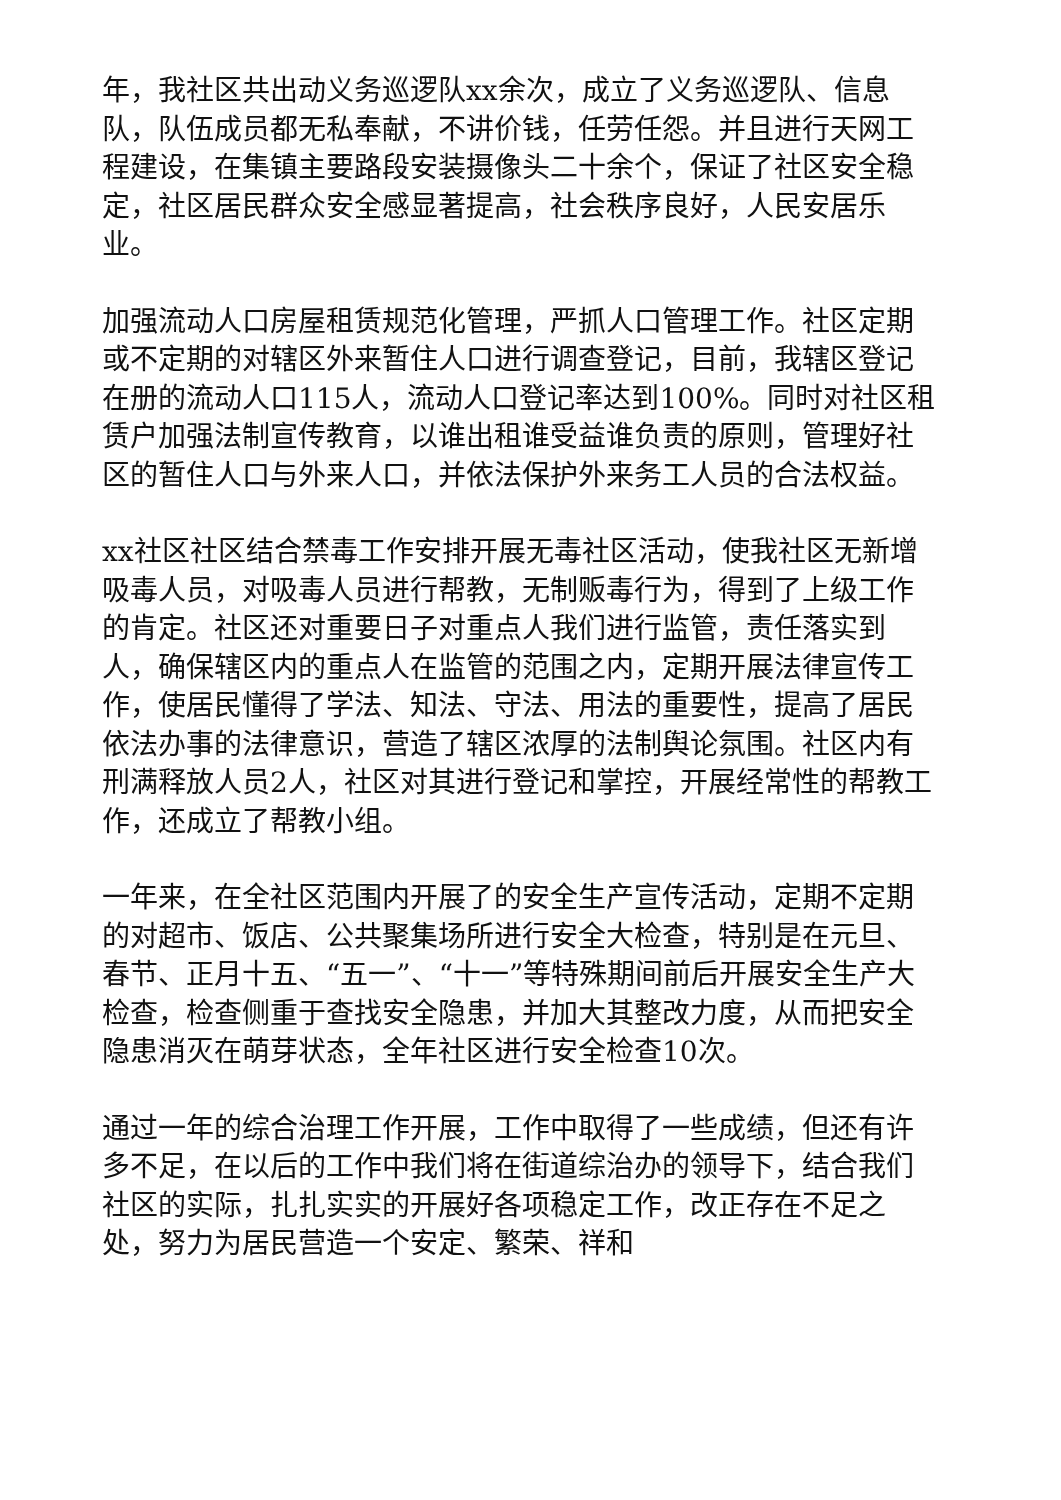年，我社区共出动义务巡逻队xx余次，成立了义务巡逻队、信息队，队伍成员都无私奉献，不讲价钱，任劳任怨。并且进行天网工程建设，在集镇主要路段安装摄像头二十余个，保证了社区安全稳定，社区居民群众安全感显著提高，社会秩序良好，人民安居乐业。
加强流动人口房屋租赁规范化管理，严抓人口管理工作。社区定期或不定期的对辖区外来暂住人口进行调查登记，目前，我辖区登记在册的流动人口115人，流动人口登记率达到100%。同时对社区租赁户加强法制宣传教育，以谁出租谁受益谁负责的原则，管理好社区的暂住人口与外来人口，并依法保护外来务工人员的合法权益。
xx社区社区结合禁毒工作安排开展无毒社区活动，使我社区无新增吸毒人员，对吸毒人员进行帮教，无制贩毒行为，得到了上级工作的肯定。社区还对重要日子对重点人我们进行监管，责任落实到人，确保辖区内的重点人在监管的范围之内，定期开展法律宣传工作，使居民懂得了学法、知法、守法、用法的重要性，提高了居民依法办事的法律意识，营造了辖区浓厚的法制舆论氛围。社区内有刑满释放人员2人，社区对其进行登记和掌控，开展经常性的帮教工作，还成立了帮教小组。
一年来，在全社区范围内开展了的安全生产宣传活动，定期不定期的对超市、饭店、公共聚集场所进行安全大检查，特别是在元旦、春节、正月十五、“五一”、“十一”等特殊期间前后开展安全生产大检查，检查侧重于查找安全隐患，并加大其整改力度，从而把安全隐患消灭在萌芽状态，全年社区进行安全检查10次。
通过一年的综合治理工作开展，工作中取得了一些成绩，但还有许多不足，在以后的工作中我们将在街道综治办的领导下，结合我们社区的实际，扎扎实实的开展好各项稳定工作，改正存在不足之处，努力为居民营造一个安定、繁荣、祥和